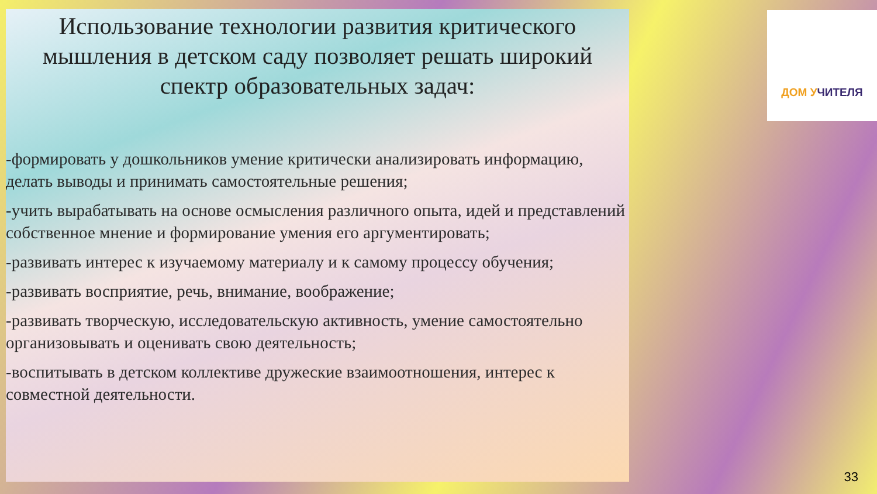Использование технологии развития критического мышления в детском саду позволяет решать широкий спектр образовательных задач:
-формировать у дошкольников умение критически анализировать информацию, делать выводы и принимать самостоятельные решения;
-учить вырабатывать на основе осмысления различного опыта, идей и представлений собственное мнение и формирование умения его аргументировать;
-развивать интерес к изучаемому материалу и к самому процессу обучения;
-развивать восприятие, речь, внимание, воображение;
-развивать творческую, исследовательскую активность, умение самостоятельно организовывать и оценивать свою деятельность;
-воспитывать в детском коллективе дружеские взаимоотношения, интерес к совместной деятельности.
ДОМ УЧИТЕЛЯ
33